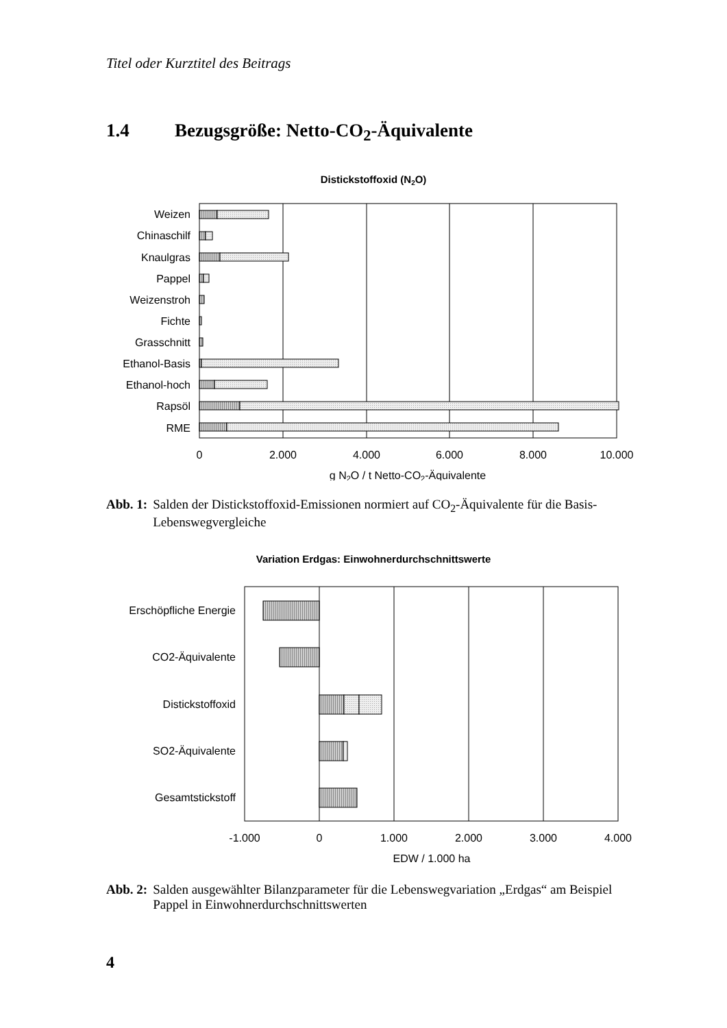Titel oder Kurztitel des Beitrags
1.4 Bezugsgröße: Netto-CO<sub>2</sub>-Äquivalente
Distickstoffoxid (N2O)
Weizen
Chinaschilf
Knaulgras
Pappel
Weizenstroh
Fichte
Grasschnitt
Ethanol-Basis
Ethanol-hoch
Rapsöl
RME
0
2.000
4.000
6.000
8.000
10.000
g N2O / t Netto-CO2-Äquivalente
Abb. 1: Salden der Distickstoffoxid-Emissionen normiert auf CO<sub>2</sub>-Äquivalente für die Basis-Lebenswegvergleiche
Variation Erdgas: Einwohnerdurchschnittswerte
Erschöpfliche Energie
CO2-Äquivalente
Distickstoffoxid
SO2-Äquivalente
Gesamtstickstoff
-1.000
0
1.000
2.000
3.000
4.000
EDW / 1.000 ha
Abb. 2: Salden ausgewählter Bilanzparameter für die Lebenswegvariation „Erdgas“ am Beispiel Pappel in Einwohnerdurchschnittswerten
4